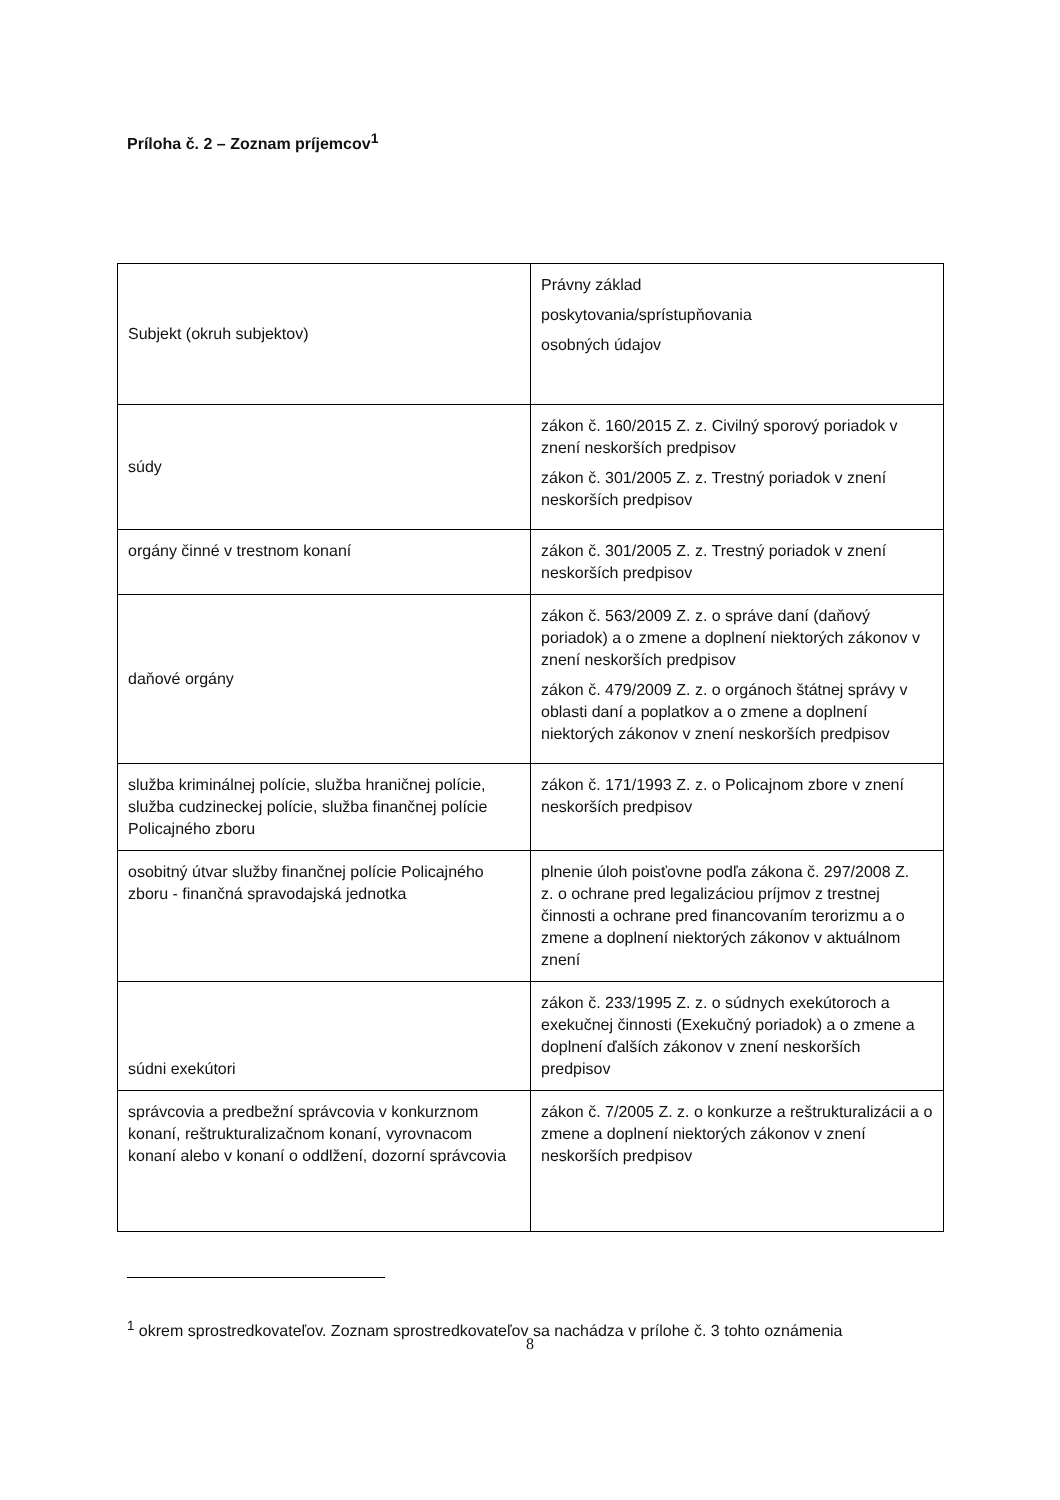Príloha č. 2 – Zoznam príjemcov<sup>1</sup>
| Subjekt (okruh subjektov) | Právny základ poskytovania/sprístupňovania osobných údajov |
| súdy | zákon č. 160/2015 Z. z. Civilný sporový poriadok v znení neskorších predpisov zákon č. 301/2005 Z. z. Trestný poriadok v znení neskorších predpisov |
| orgány činné v trestnom konaní | zákon č. 301/2005 Z. z. Trestný poriadok v znení neskorších predpisov |
| daňové orgány | zákon č. 563/2009 Z. z. o správe daní (daňový poriadok) a o zmene a doplnení niektorých zákonov v znení neskorších predpisov zákon č. 479/2009 Z. z. o orgánoch štátnej správy v oblasti daní a poplatkov a o zmene a doplnení niektorých zákonov v znení neskorších predpisov |
| služba kriminálnej polície, služba hraničnej polície, služba cudzineckej polície, služba finančnej polície Policajného zboru | zákon č. 171/1993 Z. z. o Policajnom zbore v znení neskorších predpisov |
| osobitný útvar služby finančnej polície Policajného zboru - finančná spravodajská jednotka | plnenie úloh poisťovne podľa zákona č. 297/2008 Z. z. o ochrane pred legalizáciou príjmov z trestnej činnosti a ochrane pred financovaním terorizmu a o zmene a doplnení niektorých zákonov v aktuálnom znení |
| súdni exekútori | zákon č. 233/1995 Z. z. o súdnych exekútoroch a exekučnej činnosti (Exekučný poriadok) a o zmene a doplnení ďalších zákonov v znení neskorších predpisov |
| správcovia a predbežní správcovia v konkurznom konaní, reštrukturalizačnom konaní, vyrovnacom konaní alebo v konaní o oddlžení, dozorní správcovia | zákon č. 7/2005 Z. z. o konkurze a reštrukturalizácii a o zmene a doplnení niektorých zákonov v znení neskorších predpisov |
<sup>1</sup> okrem sprostredkovateľov. Zoznam sprostredkovateľov sa nachádza v prílohe č. 3 tohto oznámenia
8